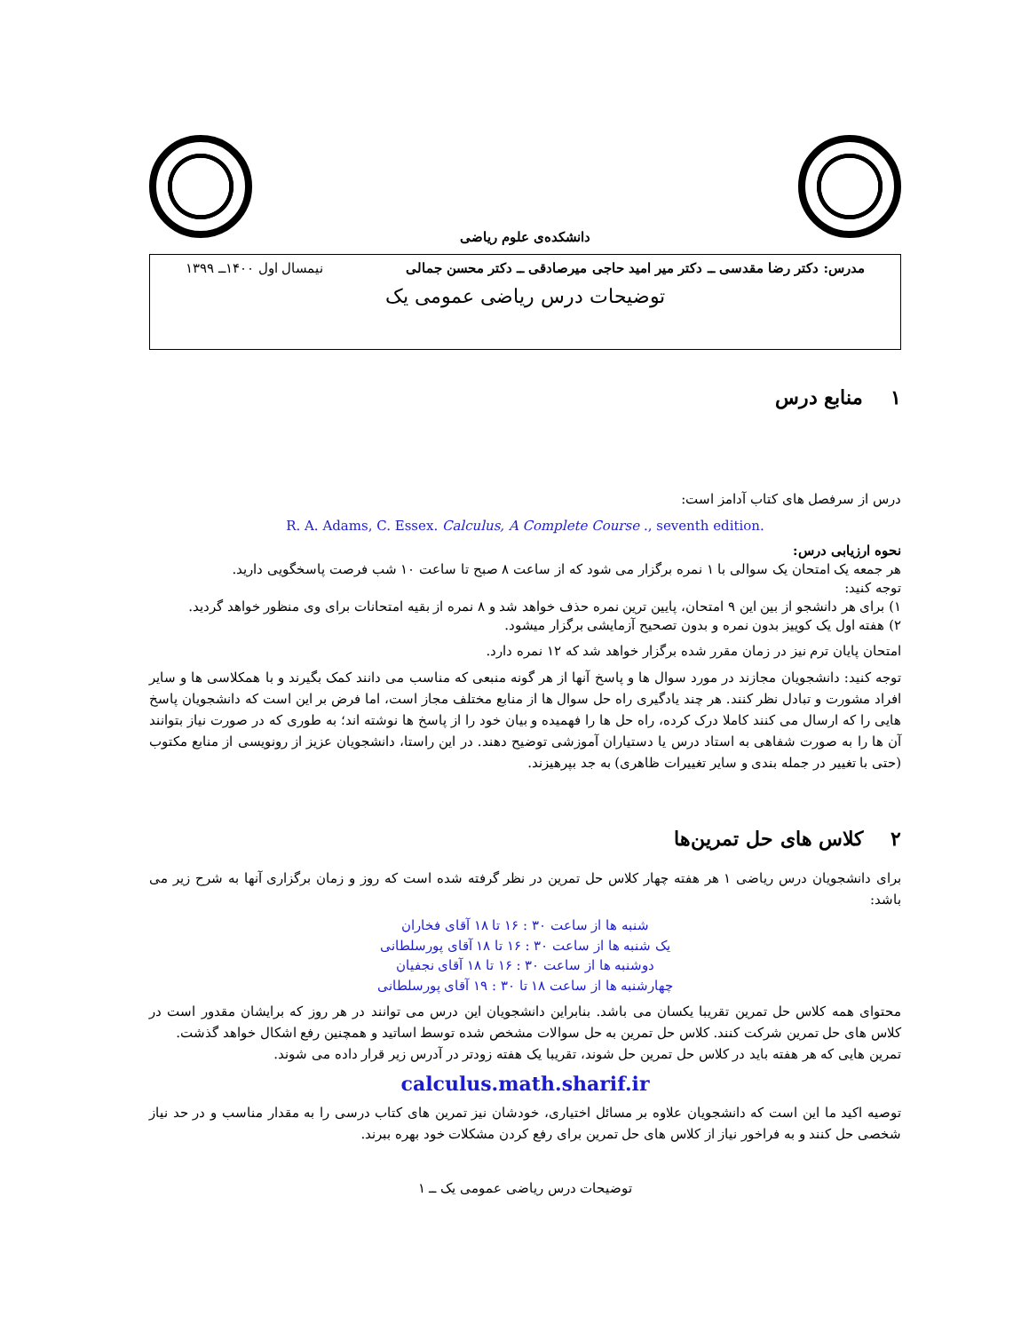دانشکده‌ی علوم ریاضی
مدرس: دکتر رضا مقدسی ــ دکتر میر امید حاجی میرصادقی ــ دکتر محسن جمالی نیمسال اول ۱۴۰۰ــ ۱۳۹۹
توضیحات درس ریاضی عمومی یک
۱ منابع درس
درس از سرفصل های کتاب آدامز است:
R. A. Adams, C. Essex. Calculus, A Complete Course ., seventh edition.
نحوه ارزیابی درس:
هر جمعه یک امتحان یک سوالی با ۱ نمره برگزار می شود که از ساعت ۸ صبح تا ساعت ۱۰ شب فرصت پاسخگویی دارید.
توجه کنید:
۱) برای هر دانشجو از بین این ۹ امتحان، پایین ترین نمره حذف خواهد شد و ۸ نمره از بقیه امتحانات برای وی منظور خواهد گردید.
۲) هفته اول یک کوییز بدون نمره و بدون تصحیح آزمایشی برگزار میشود.
امتحان پایان ترم نیز در زمان مقرر شده برگزار خواهد شد که ۱۲ نمره دارد.
توجه کنید: دانشجویان مجازند در مورد سوال ها و پاسخ آنها از هر گونه منبعی که مناسب می دانند کمک بگیرند و با همکلاسی ها و سایر افراد مشورت و تبادل نظر کنند. هر چند یادگیری راه حل سوال ها از منابع مختلف مجاز است، اما فرض بر این است که دانشجویان پاسخ هایی را که ارسال می کنند کاملا درک کرده، راه حل ها را فهمیده و بیان خود را از پاسخ ها نوشته اند؛ به طوری که در صورت نیاز بتوانند آن ها را به صورت شفاهی به استاد درس یا دستیاران آموزشی توضیح دهند. در این راستا، دانشجویان عزیز از رونویسی از منابع مکتوب (حتی با تغییر در جمله بندی و سایر تغییرات ظاهری) به جد بپرهیزند.
۲ کلاس های حل تمرین‌ها
برای دانشجویان درس ریاضی ۱ هر هفته چهار کلاس حل تمرین در نظر گرفته شده است که روز و زمان برگزاری آنها به شرح زیر می باشد:
شنبه ها از ساعت ۳۰ : ۱۶ تا ۱۸ آقای فخاران
یک شنبه ها از ساعت ۳۰ : ۱۶ تا ۱۸ آقای پورسلطانی
دوشنبه ها از ساعت ۳۰ : ۱۶ تا ۱۸ آقای نجفیان
چهارشنبه ها از ساعت ۱۸ تا ۳۰ : ۱۹ آقای پورسلطانی
محتوای همه کلاس حل تمرین تقریبا یکسان می باشد. بنابراین دانشجویان این درس می توانند در هر روز که برایشان مقدور است در کلاس های حل تمرین شرکت کنند. کلاس حل تمرین به حل سوالات مشخص شده توسط اساتید و همچنین رفع اشکال خواهد گذشت.
تمرین هایی که هر هفته باید در کلاس حل تمرین حل شوند، تقریبا یک هفته زودتر در آدرس زیر قرار داده می شوند.
calculus.math.sharif.ir
توصیه اکید ما این است که دانشجویان علاوه بر مسائل اختیاری، خودشان نیز تمرین های کتاب درسی را به مقدار مناسب و در حد نیاز شخصی حل کنند و به فراخور نیاز از کلاس های حل تمرین برای رفع کردن مشکلات خود بهره ببرند.
توضیحات درس ریاضی عمومی یک ــ ۱